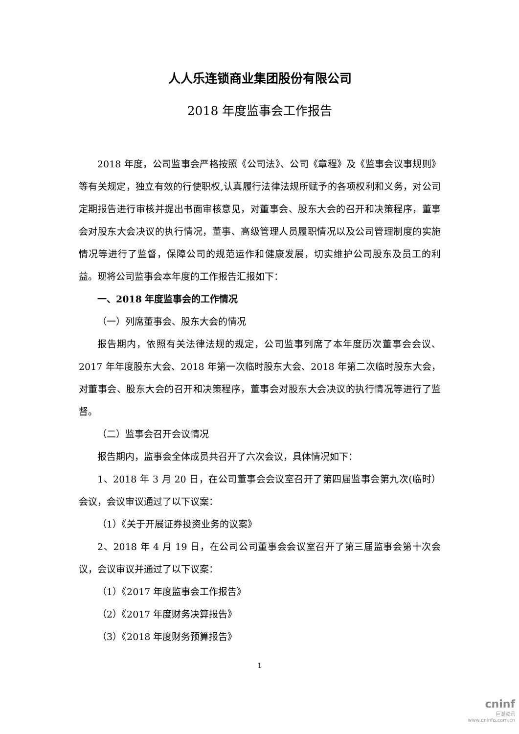人人乐连锁商业集团股份有限公司
2018 年度监事会工作报告
2018 年度，公司监事会严格按照《公司法》、公司《章程》及《监事会议事规则》等有关规定，独立有效的行使职权,认真履行法律法规所赋予的各项权利和义务，对公司定期报告进行审核并提出书面审核意见，对董事会、股东大会的召开和决策程序，董事会对股东大会决议的执行情况，董事、高级管理人员履职情况以及公司管理制度的实施情况等进行了监督，保障公司的规范运作和健康发展，切实维护公司股东及员工的利益。现将公司监事会本年度的工作报告汇报如下：
一、2018 年度监事会的工作情况
（一）列席董事会、股东大会的情况
报告期内，依照有关法律法规的规定，公司监事列席了本年度历次董事会会议、2017 年年度股东大会、2018 年第一次临时股东大会、2018 年第二次临时股东大会，对董事会、股东大会的召开和决策程序，董事会对股东大会决议的执行情况等进行了监督。
（二）监事会召开会议情况
报告期内，监事会全体成员共召开了六次会议，具体情况如下：
1、2018 年 3 月 20 日，在公司董事会会议室召开了第四届监事会第九次(临时）会议，会议审议通过了以下议案：
（1）《关于开展证券投资业务的议案》
2、2018 年 4 月 19 日，在公司公司董事会会议室召开了第三届监事会第十次会议，会议审议并通过了以下议案：
（1）《2017 年度监事会工作报告》
（2）《2017 年度财务决算报告》
（3）《2018 年度财务预算报告》
1
cninf
巨潮资讯
www.cninfo.com.cn